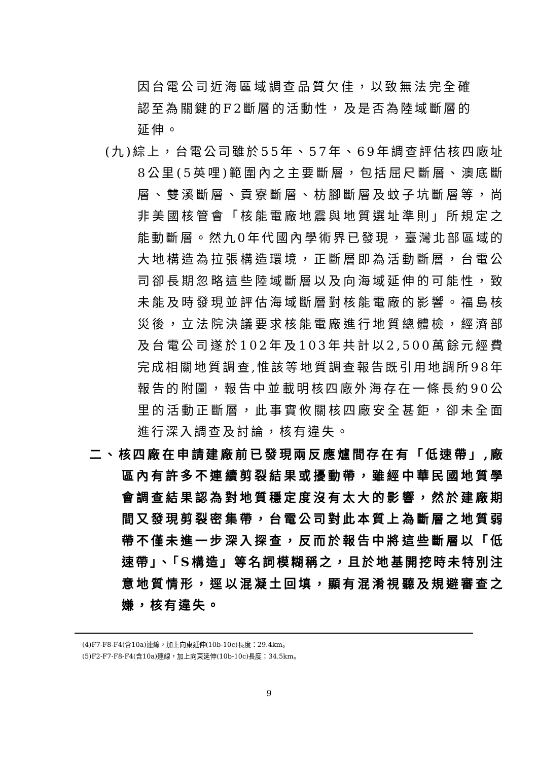因台電公司近海區域調查品質欠佳，以致無法完全確認至為關鍵的F2斷層的活動性，及是否為陸域斷層的延伸。
(九)綜上，台電公司雖於55年、57年、69年調查評估核四廠址8公里(5英哩)範圍內之主要斷層，包括屈尺斷層、澳底斷層、雙溪斷層、貢寮斷層、枋腳斷層及蚊子坑斷層等，尚非美國核管會「核能電廠地震與地質選址準則」所規定之能動斷層。然九0年代國內學術界已發現，臺灣北部區域的大地構造為拉張構造環境，正斷層即為活動斷層，台電公司卻長期忽略這些陸域斷層以及向海域延伸的可能性，致未能及時發現並評估海域斷層對核能電廠的影響。福島核災後，立法院決議要求核能電廠進行地質總體檢，經濟部及台電公司遂於102年及103年共計以2,500萬餘元經費完成相關地質調查,惟該等地質調查報告既引用地調所98年報告的附圖，報告中並載明核四廠外海存在一條長約90公里的活動正斷層，此事實攸關核四廠安全甚鉅，卻未全面進行深入調查及討論，核有違失。
二、核四廠在申請建廠前已發現兩反應爐間存在有「低速帶」,廠區內有許多不連續剪裂結果或擾動帶，雖經中華民國地質學會調查結果認為對地質穩定度沒有太大的影響，然於建廠期間又發現剪裂密集帶，台電公司對此本質上為斷層之地質弱帶不僅未進一步深入探查，反而於報告中將這些斷層以「低速帶」、「S構造」等名詞模糊稱之，且於地基開挖時未特別注意地質情形，逕以混凝土回填，顯有混淆視聽及規避審查之嫌，核有違失。
(4)F7-F8-F4(含10a)連線，加上向東延伸(10b-10c)長度：29.4km。
(5)F2-F7-F8-F4(含10a)連線，加上向東延伸(10b-10c)長度：34.5km。
9